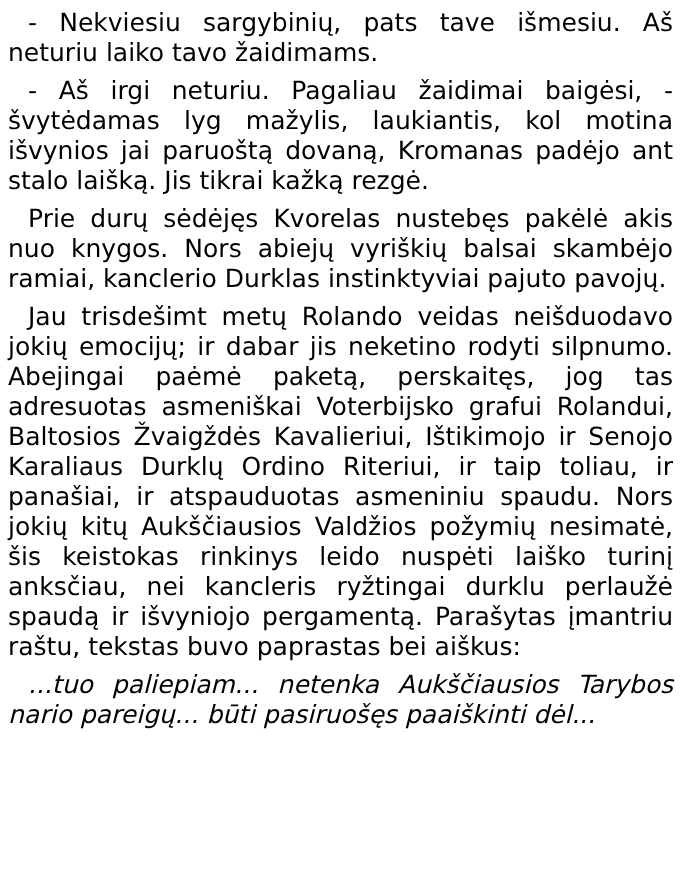- Nekviesiu sargybinių, pats tave išmesiu. Aš neturiu laiko tavo žaidimams.
- Aš irgi neturiu. Pagaliau žaidimai baigėsi, - švytėdamas lyg mažylis, laukiantis, kol motina išvynios jai paruoštą dovaną, Kromanas padėjo ant stalo laišką. Jis tikrai kažką rezgė.
Prie durų sėdėjęs Kvorelas nustebęs pakėlė akis nuo knygos. Nors abiejų vyriškių balsai skambėjo ramiai, kanclerio Durklas instinktyviai pajuto pavojų.
Jau trisdešimt metų Rolando veidas neišduodavo jokių emocijų; ir dabar jis neketino rodyti silpnumo. Abejingai paėmė paketą, perskaitęs, jog tas adresuotas asmeniškai Voterbijsko grafui Rolandui, Baltosios Žvaigždės Kavalieriui, Ištikimojo ir Senojo Karaliaus Durklų Ordino Riteriui, ir taip toliau, ir panašiai, ir atspauduotas asmeniniu spaudu. Nors jokių kitų Aukščiausios Valdžios požymių nesimatė, šis keistokas rinkinys leido nuspėti laiško turinį anksčiau, nei kancleris ryžtingai durklu perlaužė spaudą ir išvyniojo pergamentą. Parašytas įmantriu raštu, tekstas buvo paprastas bei aiškus:
...tuo paliepiam... netenka Aukščiausios Tarybos nario pareigų... būti pasiruošęs paaiškinti dėl...